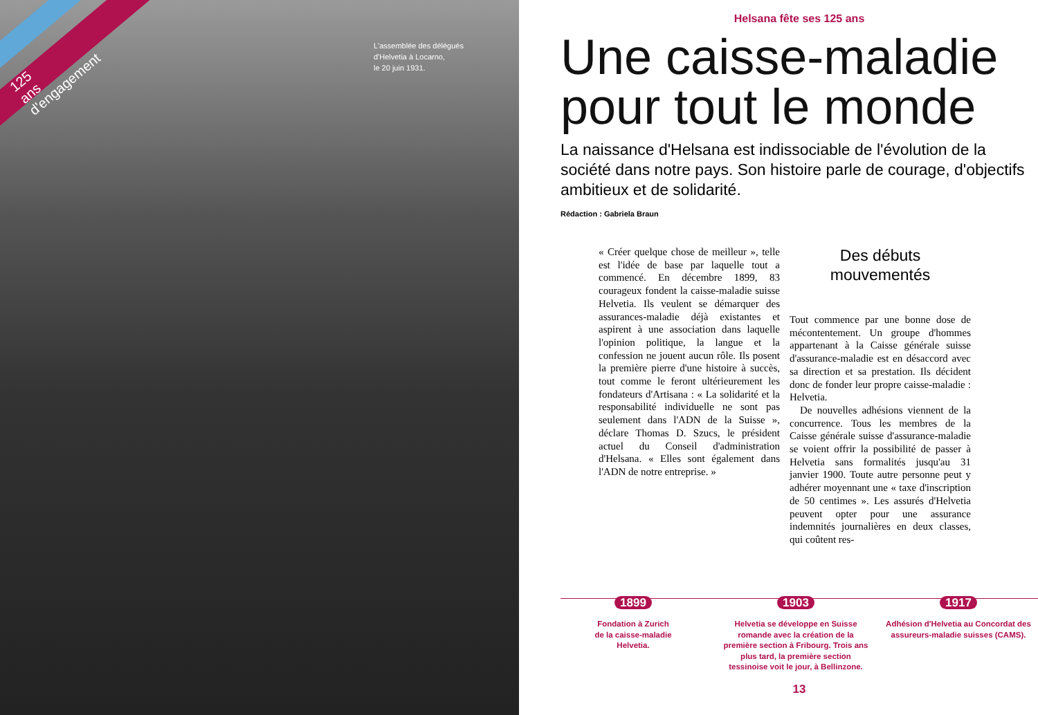125
ans
d'engagement
L'assemblée des délégués
d'Helvetia à Locarno,
le 20 juin 1931.
Helsana fête ses 125 ans
Une caisse-maladie pour tout le monde
La naissance d'Helsana est indissociable de l'évolution de la société dans notre pays. Son histoire parle de courage, d'objectifs ambitieux et de solidarité.
Rédaction : Gabriela Braun
« Créer quelque chose de meilleur », telle est l'idée de base par laquelle tout a commencé. En décembre 1899, 83 courageux fondent la caisse-maladie suisse Helvetia. Ils veulent se démarquer des assurances-maladie déjà existantes et aspirent à une association dans laquelle l'opinion politique, la langue et la confession ne jouent aucun rôle. Ils posent la première pierre d'une histoire à succès, tout comme le feront ultérieurement les fondateurs d'Artisana : « La solidarité et la responsabilité individuelle ne sont pas seulement dans l'ADN de la Suisse », déclare Thomas D. Szucs, le président actuel du Conseil d'administration d'Helsana. « Elles sont également dans l'ADN de notre entreprise. »
Des débuts mouvementés
Tout commence par une bonne dose de mécontentement. Un groupe d'hommes appartenant à la Caisse générale suisse d'assurance-maladie est en désaccord avec sa direction et sa prestation. Ils décident donc de fonder leur propre caisse-maladie : Helvetia.
 De nouvelles adhésions viennent de la concurrence. Tous les membres de la Caisse générale suisse d'assurance-maladie se voient offrir la possibilité de passer à Helvetia sans formalités jusqu'au 31 janvier 1900. Toute autre personne peut y adhérer moyennant une « taxe d'inscription de 50 centimes ». Les assurés d'Helvetia peuvent opter pour une assurance indemnités journalières en deux classes, qui coûtent res-
1899
Fondation à Zurich
de la caisse-maladie
Helvetia.
1903
Helvetia se développe en Suisse romande avec la création de la première section à Fribourg. Trois ans plus tard, la première section tessinoise voit le jour, à Bellinzone.
1917
Adhésion d'Helvetia au Concordat des assureurs-maladie suisses (CAMS).
13